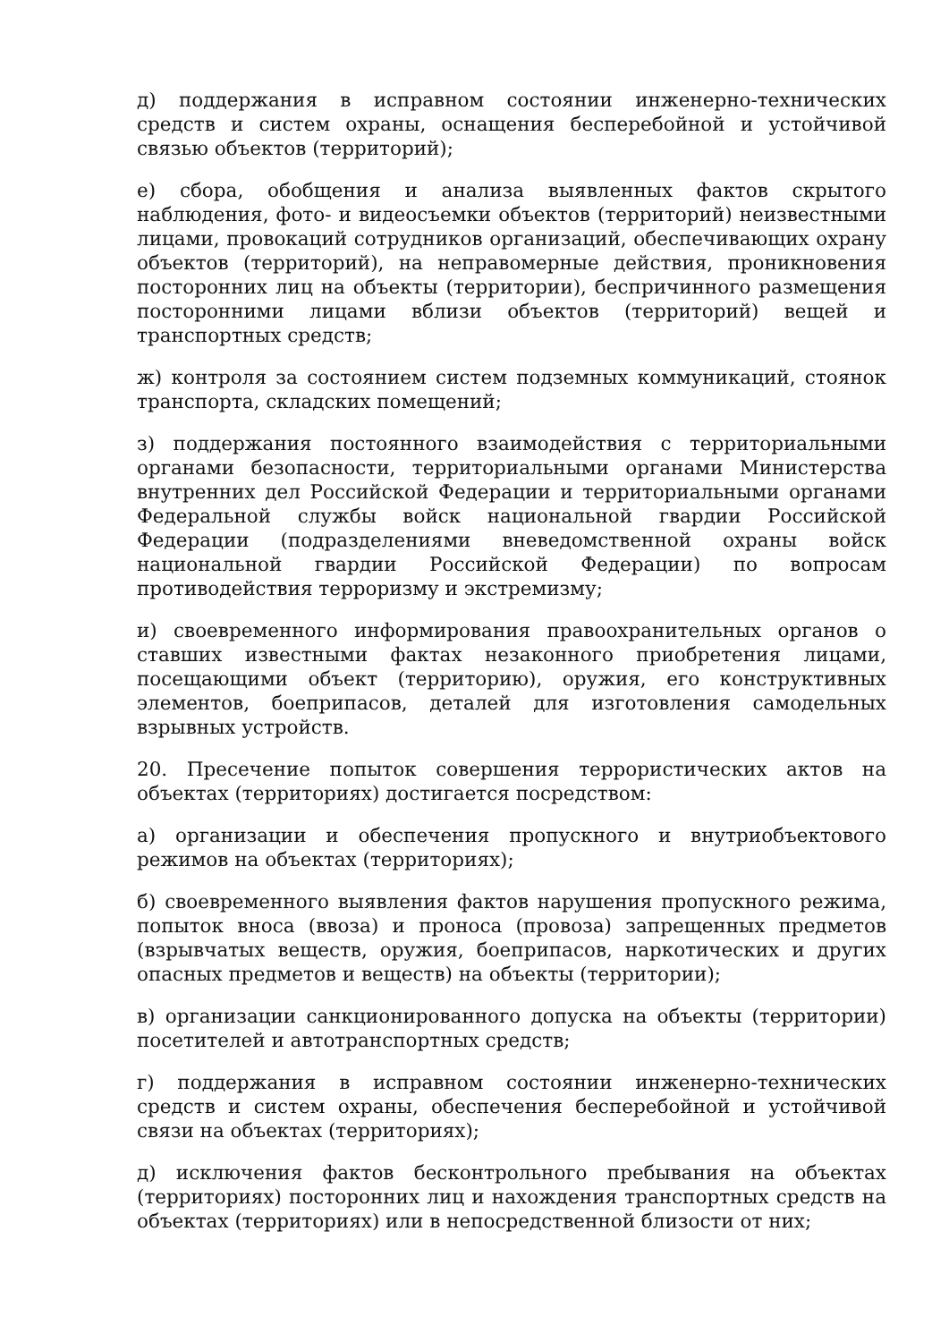д) поддержания в исправном состоянии инженерно-технических средств и систем охраны, оснащения бесперебойной и устойчивой связью объектов (территорий);
е) сбора, обобщения и анализа выявленных фактов скрытого наблюдения, фото- и видеосъемки объектов (территорий) неизвестными лицами, провокаций сотрудников организаций, обеспечивающих охрану объектов (территорий), на неправомерные действия, проникновения посторонних лиц на объекты (территории), беспричинного размещения посторонними лицами вблизи объектов (территорий) вещей и транспортных средств;
ж) контроля за состоянием систем подземных коммуникаций, стоянок транспорта, складских помещений;
з) поддержания постоянного взаимодействия с территориальными органами безопасности, территориальными органами Министерства внутренних дел Российской Федерации и территориальными органами Федеральной службы войск национальной гвардии Российской Федерации (подразделениями вневедомственной охраны войск национальной гвардии Российской Федерации) по вопросам противодействия терроризму и экстремизму;
и) своевременного информирования правоохранительных органов о ставших известными фактах незаконного приобретения лицами, посещающими объект (территорию), оружия, его конструктивных элементов, боеприпасов, деталей для изготовления самодельных взрывных устройств.
20. Пресечение попыток совершения террористических актов на объектах (территориях) достигается посредством:
а) организации и обеспечения пропускного и внутриобъектового режимов на объектах (территориях);
б) своевременного выявления фактов нарушения пропускного режима, попыток вноса (ввоза) и проноса (провоза) запрещенных предметов (взрывчатых веществ, оружия, боеприпасов, наркотических и других опасных предметов и веществ) на объекты (территории);
в) организации санкционированного допуска на объекты (территории) посетителей и автотранспортных средств;
г) поддержания в исправном состоянии инженерно-технических средств и систем охраны, обеспечения бесперебойной и устойчивой связи на объектах (территориях);
д) исключения фактов бесконтрольного пребывания на объектах (территориях) посторонних лиц и нахождения транспортных средств на объектах (территориях) или в непосредственной близости от них;